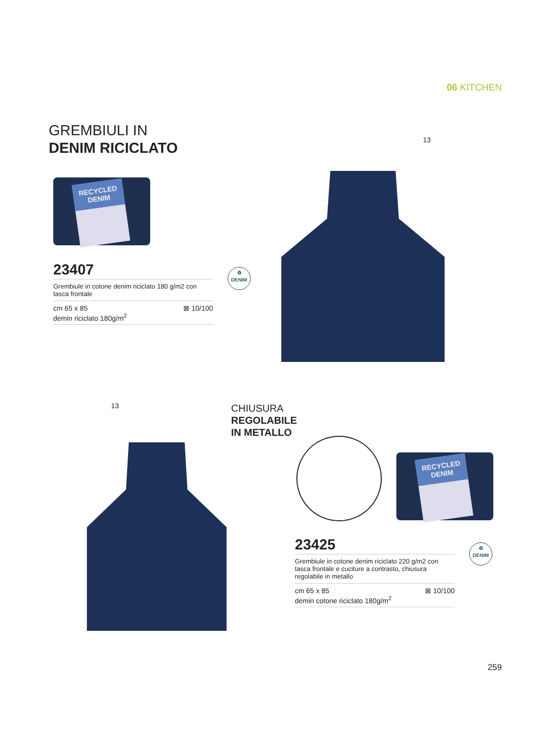06 KITCHEN
GREMBIULI IN
DENIM RICICLATO
RECYCLED DENIM
13
23407
Grembiule in cotone denim riciclato 180 g/m2 con tasca frontale
cm 65 x 85
demin riciclato 180g/m<sup>2</sup> ⊠ 10/100
♻
DENIM
13
CHIUSURA
REGOLABILE
IN METALLO
RECYCLED DENIM
23425
Grembiule in cotone denim riciclato 220 g/m2 con tasca frontale e cuciture a contrasto, chiusura regolabile in metallo
cm 65 x 85
demin cotone riciclato 180g/m<sup>2</sup> ⊠ 10/100
♻
DENIM
259